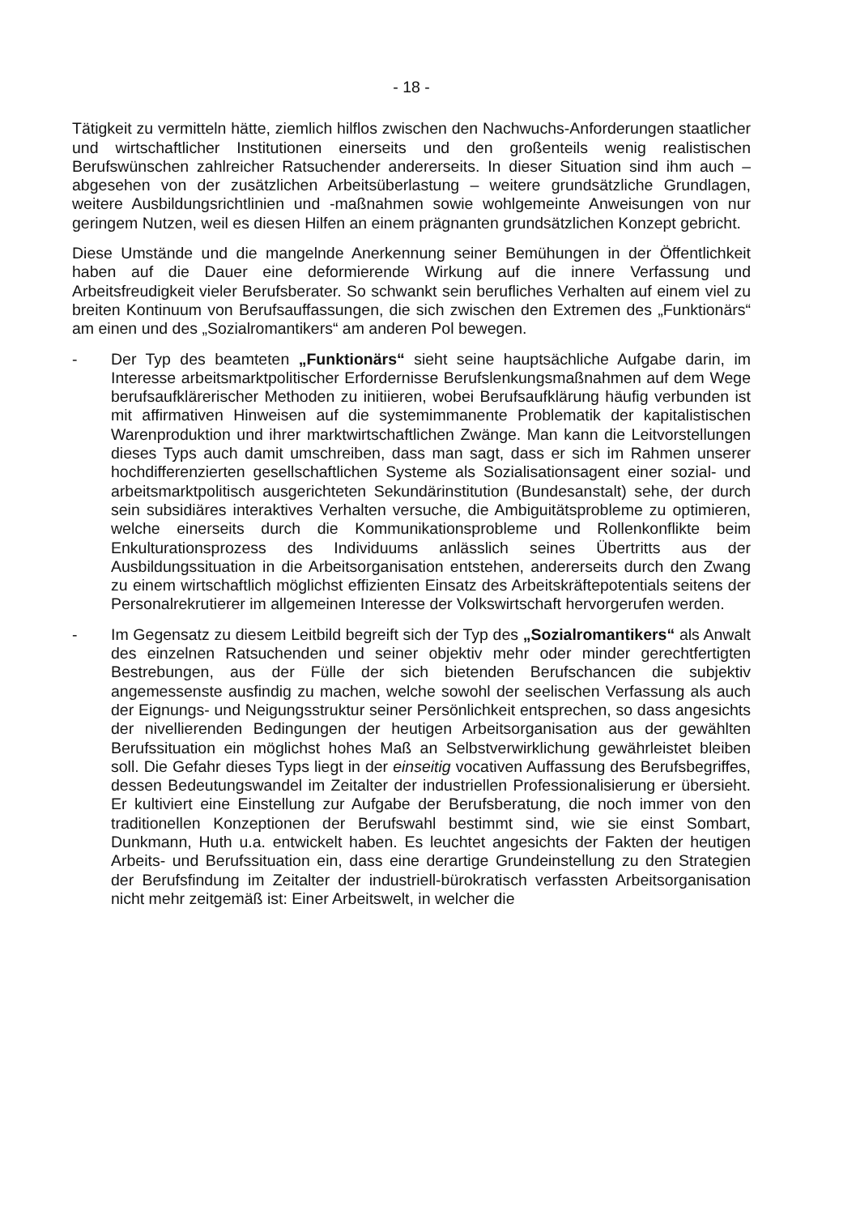- 18 -
Tätigkeit zu vermitteln hätte, ziemlich hilflos zwischen den Nachwuchs-Anforderungen staatlicher und wirtschaftlicher Institutionen einerseits und den großenteils wenig realistischen Berufswünschen zahlreicher Ratsuchender andererseits. In dieser Situation sind ihm auch – abgesehen von der zusätzlichen Arbeitsüberlastung – weitere grundsätzliche Grundlagen, weitere Ausbildungsrichtlinien und -maßnahmen sowie wohlgemeinte Anweisungen von nur geringem Nutzen, weil es diesen Hilfen an einem prägnanten grundsätzlichen Konzept gebricht.
Diese Umstände und die mangelnde Anerkennung seiner Bemühungen in der Öffentlichkeit haben auf die Dauer eine deformierende Wirkung auf die innere Verfassung und Arbeitsfreudigkeit vieler Berufsberater. So schwankt sein berufliches Verhalten auf einem viel zu breiten Kontinuum von Berufsauffassungen, die sich zwischen den Extremen des „Funktionärs“ am einen und des „Sozialromantikers“ am anderen Pol bewegen.
- Der Typ des beamteten „Funktionärs“ sieht seine hauptsächliche Aufgabe darin, im Interesse arbeitsmarktpolitischer Erfordernisse Berufslenkungsmaßnahmen auf dem Wege berufsaufklärerischer Methoden zu initiieren, wobei Berufsaufklärung häufig verbunden ist mit affirmativen Hinweisen auf die systemimmanente Problematik der kapitalistischen Warenproduktion und ihrer marktwirtschaftlichen Zwänge. Man kann die Leitvorstellungen dieses Typs auch damit umschreiben, dass man sagt, dass er sich im Rahmen unserer hochdifferenzierten gesellschaftlichen Systeme als Sozialisationsagent einer sozial- und arbeitsmarktpolitisch ausgerichteten Sekundärinstitution (Bundesanstalt) sehe, der durch sein subsidiäres interaktives Verhalten versuche, die Ambiguitätsprobleme zu optimieren, welche einerseits durch die Kommunikationsprobleme und Rollenkonflikte beim Enkulturationsprozess des Individuums anlässlich seines Übertritts aus der Ausbildungssituation in die Arbeitsorganisation entstehen, andererseits durch den Zwang zu einem wirtschaftlich möglichst effizienten Einsatz des Arbeitskräftepotentials seitens der Personalrekrutierer im allgemeinen Interesse der Volkswirtschaft hervorgerufen werden.
- Im Gegensatz zu diesem Leitbild begreift sich der Typ des „Sozialromantikers“ als Anwalt des einzelnen Ratsuchenden und seiner objektiv mehr oder minder gerechtfertigten Bestrebungen, aus der Fülle der sich bietenden Berufschancen die subjektiv angemessenste ausfindig zu machen, welche sowohl der seelischen Verfassung als auch der Eignungs- und Neigungsstruktur seiner Persönlichkeit entsprechen, so dass angesichts der nivellierenden Bedingungen der heutigen Arbeitsorganisation aus der gewählten Berufssituation ein möglichst hohes Maß an Selbstverwirklichung gewährleistet bleiben soll. Die Gefahr dieses Typs liegt in der einseitig vocativen Auffassung des Berufsbegriffes, dessen Bedeutungswandel im Zeitalter der industriellen Professionalisierung er übersieht. Er kultiviert eine Einstellung zur Aufgabe der Berufsberatung, die noch immer von den traditionellen Konzeptionen der Berufswahl bestimmt sind, wie sie einst Sombart, Dunkmann, Huth u.a. entwickelt haben. Es leuchtet angesichts der Fakten der heutigen Arbeits- und Berufssituation ein, dass eine derartige Grundeinstellung zu den Strategien der Berufsfindung im Zeitalter der industriell-bürokratisch verfassten Arbeitsorganisation nicht mehr zeitgemäß ist: Einer Arbeitswelt, in welcher die